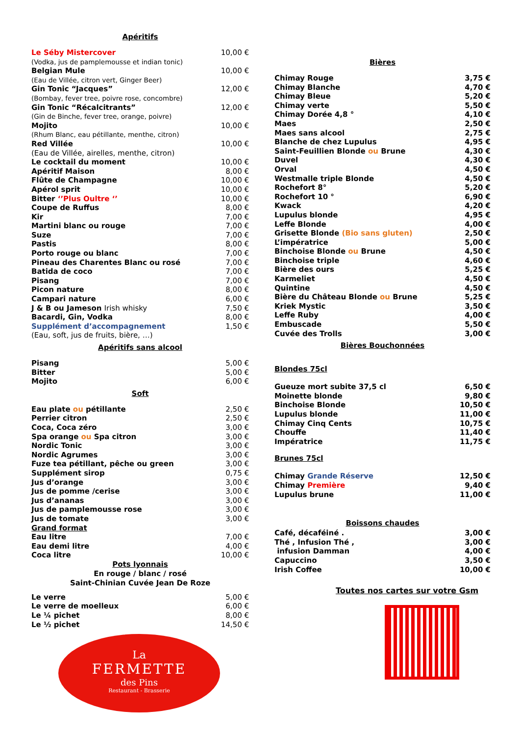Apéritifs
| Le Séby Mistercover | 10,00 € |
| (Vodka, jus de pamplemousse et indian tonic) | |
| Belgian Mule | 10,00 € |
| (Eau de Villée, citron vert, Ginger Beer) | |
| Gin Tonic “Jacques” | 12,00 € |
| (Bombay, fever tree, poivre rose, concombre) | |
| Gin Tonic “Récalcitrants” | 12,00 € |
| (Gin de Binche, fever tree, orange, poivre) | |
| Mojito | 10,00 € |
| (Rhum Blanc, eau pétillante, menthe, citron) | |
| Red Villée | 10,00 € |
| (Eau de Villée, airelles, menthe, citron) | |
| Le cocktail du moment | 10,00 € |
| Apéritif Maison | 8,00 € |
| Flûte de Champagne | 10,00 € |
| Apérol sprit | 10,00 € |
| Bitter ‘’Plus Oultre ‘’ | 10,00 € |
| Coupe de Ruffus | 8,00 € |
| Kir | 7,00 € |
| Martini blanc ou rouge | 7,00 € |
| Suze | 7,00 € |
| Pastis | 8,00 € |
| Porto rouge ou blanc | 7,00 € |
| Pineau des Charentes Blanc ou rosé | 7,00 € |
| Batida de coco | 7,00 € |
| Pisang | 7,00 € |
| Picon nature | 8,00 € |
| Campari nature | 6,00 € |
| J & B ou Jameson Irish whisky | 7,50 € |
| Bacardi, Gin, Vodka | 8,00 € |
| Supplément d’accompagnement | 1,50 € |
| (Eau, soft, jus de fruits, bière, …) | |
Apéritifs sans alcool
| Pisang | 5,00 € |
| Bitter | 5,00 € |
| Mojito | 6,00 € |
Soft
| Eau plate ou pétillante | 2,50 € |
| Perrier citron | 2,50 € |
| Coca, Coca zéro | 3,00 € |
| Spa orange ou Spa citron | 3,00 € |
| Nordic Tonic | 3,00 € |
| Nordic Agrumes | 3,00 € |
| Fuze tea pétillant, pêche ou green | 3,00 € |
| Supplément sirop | 0,75 € |
| Jus d’orange | 3,00 € |
| Jus de pomme /cerise | 3,00 € |
| Jus d’ananas | 3,00 € |
| Jus de pamplemousse rose | 3,00 € |
| Jus de tomate | 3,00 € |
| Grand format | |
| Eau litre | 7,00 € |
| Eau demi litre | 4,00 € |
| Coca litre | 10,00 € |
Pots lyonnais
En rouge / blanc / rosé
Saint-Chinian Cuvée Jean De Roze
| Le verre | 5,00 € |
| Le verre de moelleux | 6,00 € |
| Le ¼ pichet | 8,00 € |
| Le ½ pichet | 14,50 € |
La
FERMETTE
des Pins
Restaurant - Brasserie
Bières
| Chimay Rouge | 3,75 € |
| Chimay Blanche | 4,70 € |
| Chimay Bleue | 5,20 € |
| Chimay verte | 5,50 € |
| Chimay Dorée 4,8 ° | 4,10 € |
| Maes | 2,50 € |
| Maes sans alcool | 2,75 € |
| Blanche de chez Lupulus | 4,95 € |
| Saint-Feuillien Blonde ou Brune | 4,30 € |
| Duvel | 4,30 € |
| Orval | 4,50 € |
| Westmalle triple Blonde | 4,50 € |
| Rochefort 8° | 5,20 € |
| Rochefort 10 ° | 6,90 € |
| Kwack | 4,20 € |
| Lupulus blonde | 4,95 € |
| Leffe Blonde | 4,00 € |
| Grisette Blonde (Bio sans gluten) | 2,50 € |
| L’impératrice | 5,00 € |
| Binchoise Blonde ou Brune | 4,50 € |
| Binchoise triple | 4,60 € |
| Bière des ours | 5,25 € |
| Karmeliet | 4,50 € |
| Quintine | 4,50 € |
| Bière du Château Blonde ou Brune | 5,25 € |
| Kriek Mystic | 3,50 € |
| Leffe Ruby | 4,00 € |
| Embuscade | 5,50 € |
| Cuvée des Trolls | 3,00 € |
Bières Bouchonnées
Blondes 75cl
| Gueuze mort subite 37,5 cl | 6,50 € |
| Moinette blonde | 9,80 € |
| Binchoise Blonde | 10,50 € |
| Lupulus blonde | 11,00 € |
| Chimay Cinq Cents | 10,75 € |
| Chouffe | 11,40 € |
| Impératrice | 11,75 € |
Brunes 75cl
| Chimay Grande Réserve | 12,50 € |
| Chimay Première | 9,40 € |
| Lupulus brune | 11,00 € |
Boissons chaudes
| Café, décaféiné . | 3,00 € |
| Thé , Infusion Thé , | 3,00 € |
| infusion Damman | 4,00 € |
| Capuccino | 3,50 € |
| Irish Coffee | 10,00 € |
Toutes nos cartes sur votre Gsm